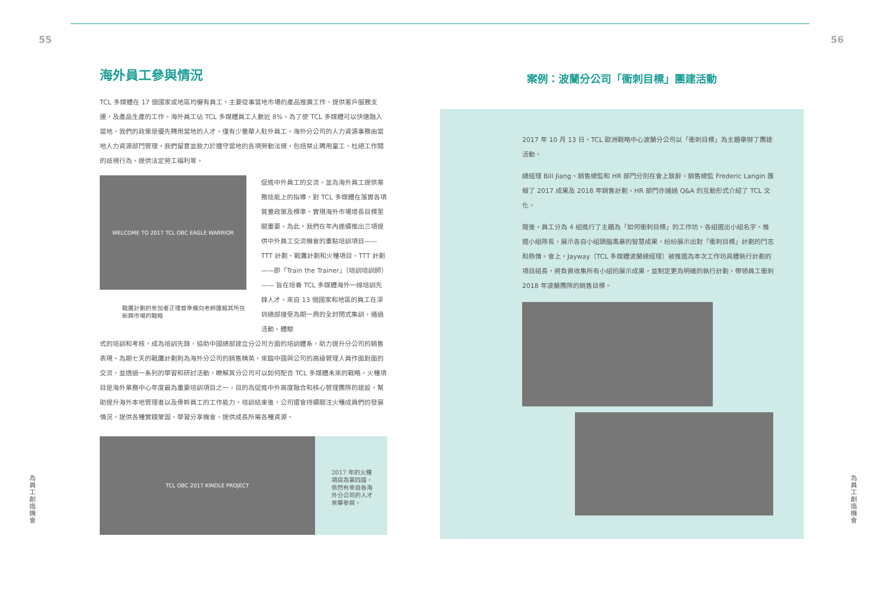55 56
海外員工參與情況
TCL 多媒體在 17 個國家或地區均僱有員工，主要從事當地市場的產品推廣工作、提供客戶服務支援，及產品生產的工作。海外員工佔 TCL 多媒體員工人數近 8%。為了使 TCL 多媒體可以快速融入當地，我們的政策是優先聘用當地的人才，僅有少量華人駐外員工。海外分公司的人力資源事務由當地人力資源部門管理，我們留意並致力於遵守當地的各項勞動法規，包括禁止聘用童工、杜絕工作間的歧視行為、提供法定勞工福利等。
WELCOME TO 2017 TCL OBC EAGLE WARRIOR
戰鷹計劃的參加者正埋首準備向老師匯報其所在新興市場的戰略
促進中外員工的交流，並為海外員工提供業務技能上的指導，對 TCL 多媒體在落實各項質量政策及標準、實現海外市場增長目標至關重要。為此，我們在年內連續推出三項提供中外員工交流機會的重點培訓項目——TTT 計劃、戰鷹計劃和火種項目。TTT 計劃——即「Train the Trainer」（培訓培訓師）—— 旨在培養 TCL 多媒體海外一線培訓先鋒人才。來自 13 個國家和地區的員工在深圳總部接受為期一周的全封閉式集訓，通過活動、體驗
式的培訓和考核，成為培訓先鋒，協助中國總部建立分公司方面的培訓體系，助力提升分公司的銷售表現。為期七天的戰鷹計劃則為海外分公司的銷售精英，來臨中國與公司的高級管理人員作面對面的交流，並透過一系列的學習和研討活動，瞭解其分公司可以如何配合 TCL 多媒體未來的戰略。火種項目是海外業務中心年度最為重要培訓項目之一，目的為促進中外高度融合和核心管理團隊的建設，幫助提升海外本地管理者以及骨幹員工的工作能力。培訓結束後，公司還會持續關注火種成員們的發展情況，提供各種實踐鞏固、學習分享機會，提供成長所需各種資源。
TCL OBC 2017 KINDLE PROJECT
2017 年的火種項目為第四屆，依然有來自各海外分公司的人才來華參與。
案例：波蘭分公司「衝刺目標」團建活動
2017 年 10 月 13 日，TCL 歐洲戰略中心波蘭分公司以「衝刺目標」為主題舉辦了團建活動。
總經理 Bill Jiang、銷售總監和 HR 部門分別在會上致辭。銷售總監 Frederic Langin 匯報了 2017 成果及 2018 年銷售計劃。HR 部門亦通過 Q&A 的互動形式介紹了 TCL 文化。
隨後，員工分為 4 組進行了主題為「如何衝刺目標」的工作坊。各組選出小組名字、推選小組隊長，展示各自小組頭腦風暴的智慧成果，紛紛展示出對「衝刺目標」計劃的鬥志和熱情。會上，Jayway（TCL 多媒體波蘭總經理）被推選為本次工作坊具體執行計劃的項目組長，將負責收集所有小組的展示成果，並制定更為明確的執行計劃，帶領員工衝刺 2018 年波蘭團隊的銷售目標。
為員工創造機會
為員工創造機會